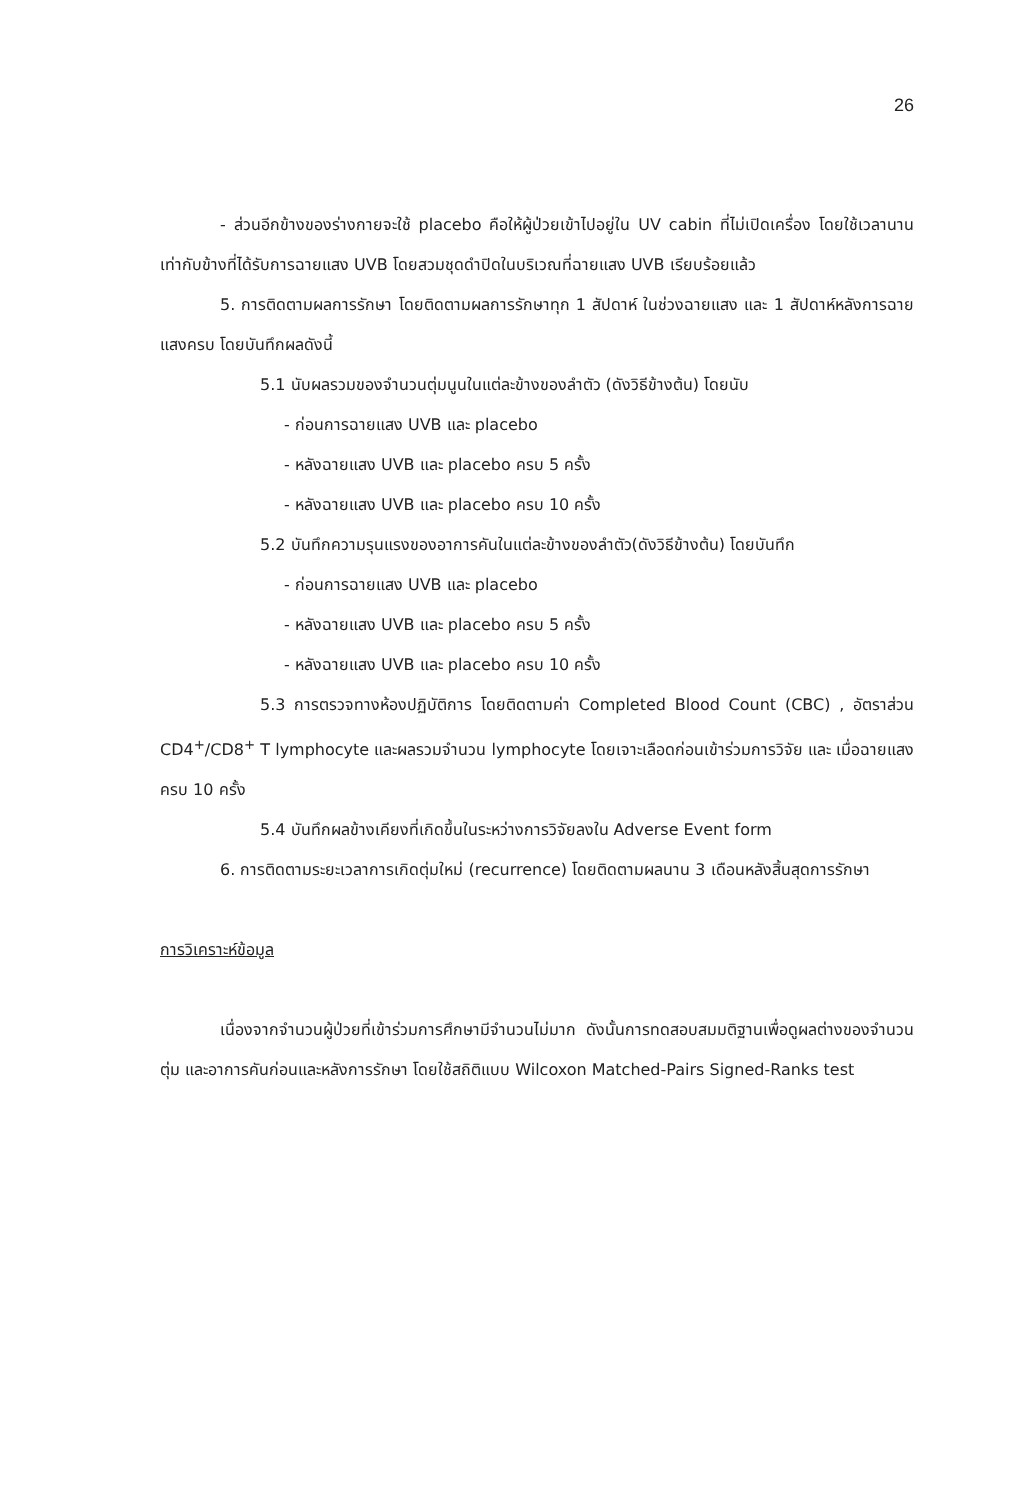26
- ส่วนอีกข้างของร่างกายจะใช้ placebo คือให้ผู้ป่วยเข้าไปอยู่ใน UV cabin ที่ไม่เปิดเครื่อง โดยใช้เวลานานเท่ากับข้างที่ได้รับการฉายแสง UVB โดยสวมชุดดำปิดในบริเวณที่ฉายแสง UVB เรียบร้อยแล้ว
5. การติดตามผลการรักษา โดยติดตามผลการรักษาทุก 1 สัปดาห์ ในช่วงฉายแสง และ 1 สัปดาห์หลังการฉายแสงครบ โดยบันทึกผลดังนี้
5.1 นับผลรวมของจำนวนตุ่มนูนในแต่ละข้างของลำตัว (ดังวิธีข้างต้น) โดยนับ
- ก่อนการฉายแสง UVB และ placebo
- หลังฉายแสง UVB และ placebo ครบ 5 ครั้ง
- หลังฉายแสง UVB และ placebo ครบ 10 ครั้ง
5.2 บันทึกความรุนแรงของอาการคันในแต่ละข้างของลำตัว(ดังวิธีข้างต้น) โดยบันทึก
- ก่อนการฉายแสง UVB และ placebo
- หลังฉายแสง UVB และ placebo ครบ 5 ครั้ง
- หลังฉายแสง UVB และ placebo ครบ 10 ครั้ง
5.3 การตรวจทางห้องปฏิบัติการ โดยติดตามค่า Completed Blood Count (CBC) , อัตราส่วน CD4<sup>+</sup>/CD8<sup>+</sup> T lymphocyte และผลรวมจำนวน lymphocyte โดยเจาะเลือดก่อนเข้าร่วมการวิจัย และ เมื่อฉายแสงครบ 10 ครั้ง
5.4 บันทึกผลข้างเคียงที่เกิดขึ้นในระหว่างการวิจัยลงใน Adverse Event form
6. การติดตามระยะเวลาการเกิดตุ่มใหม่ (recurrence) โดยติดตามผลนาน 3 เดือนหลังสิ้นสุดการรักษา
การวิเคราะห์ข้อมูล
เนื่องจากจำนวนผู้ป่วยที่เข้าร่วมการศึกษามีจำนวนไม่มาก ดังนั้นการทดสอบสมมติฐานเพื่อดูผลต่างของจำนวนตุ่ม และอาการคันก่อนและหลังการรักษา โดยใช้สถิติแบบ Wilcoxon Matched-Pairs Signed-Ranks test